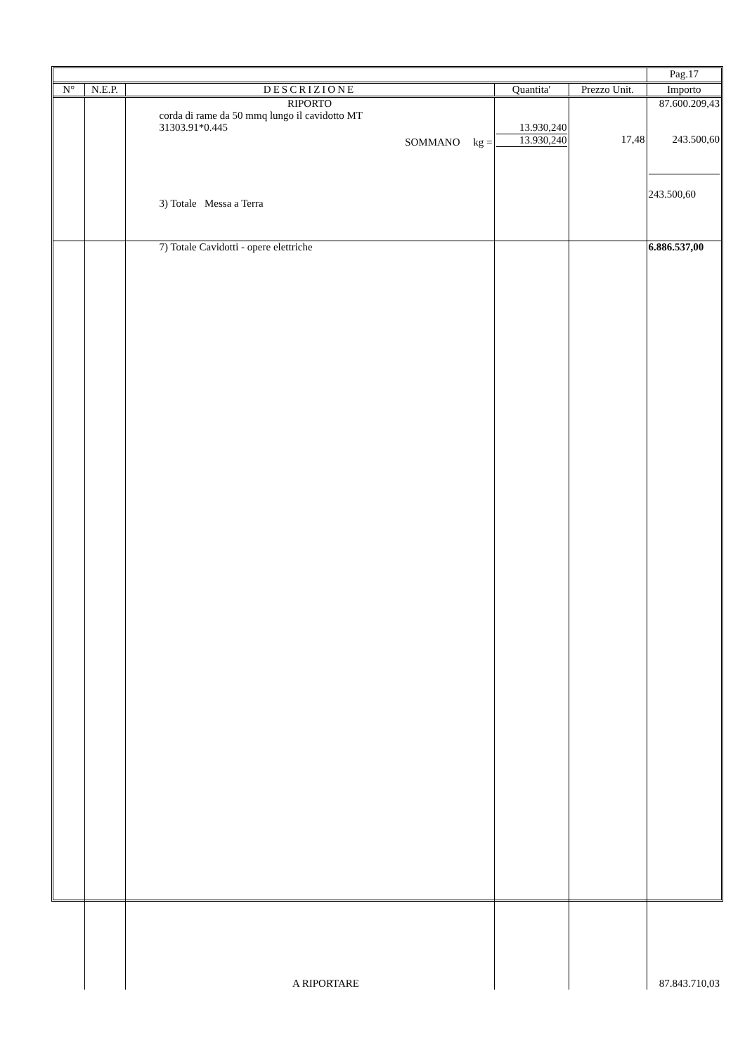| | | | | | Pag.17 |
| N° | N.E.P. | DESCRIZIONE | Quantita' | Prezzo Unit. | Importo |
| | | RIPORTO corda di rame da 50 mmq lungo il cavidotto MT 31303.91*0.445 SOMMANO kg = 3) Totale Messa a Terra | 13.930,240 13.930,240 | 17,48 | 87.600.209,43 243.500,60 243.500,60 |
| | | 7) Totale Cavidotti - opere elettriche A RIPORTARE | | | 6.886.537,00 87.843.710,03 |